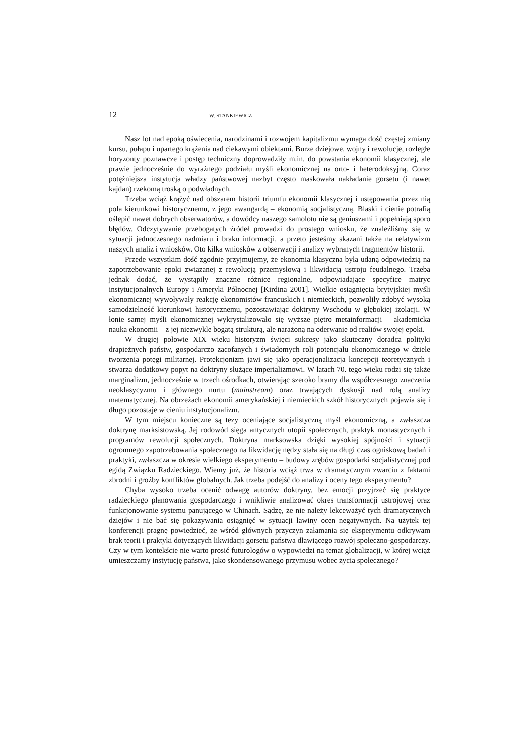12 W. STANKIEWICZ
Nasz lot nad epoką oświecenia, narodzinami i rozwojem kapitalizmu wymaga dość częstej zmiany kursu, pułapu i upartego krążenia nad ciekawymi obiektami. Burze dziejowe, wojny i rewolucje, rozległe horyzonty poznawcze i postęp techniczny doprowadziły m.in. do powstania ekonomii klasycznej, ale prawie jednocześnie do wyraźnego podziału myśli ekonomicznej na orto- i heterodoksyjną. Coraz potężniejsza instytucja władzy państwowej nazbyt często maskowała nakładanie gorsetu (i nawet kajdan) rzekomą troską o podwładnych.
Trzeba wciąż krążyć nad obszarem historii triumfu ekonomii klasycznej i ustępowania przez nią pola kierunkowi historycznemu, z jego awangardą – ekonomią socjalistyczną. Blaski i cienie potrafią oślepić nawet dobrych obserwatorów, a dowódcy naszego samolotu nie są geniuszami i popełniają sporo błędów. Odczytywanie przebogatych źródeł prowadzi do prostego wniosku, że znaleźliśmy się w sytuacji jednoczesnego nadmiaru i braku informacji, a przeto jesteśmy skazani także na relatywizm naszych analiz i wniosków. Oto kilka wniosków z obserwacji i analizy wybranych fragmentów historii.
Przede wszystkim dość zgodnie przyjmujemy, że ekonomia klasyczna była udaną odpowiedzią na zapotrzebowanie epoki związanej z rewolucją przemysłową i likwidacją ustroju feudalnego. Trzeba jednak dodać, że wystąpiły znaczne różnice regionalne, odpowiadające specyfice matryc instytucjonalnych Europy i Ameryki Północnej [Kirdina 2001]. Wielkie osiągnięcia brytyjskiej myśli ekonomicznej wywoływały reakcję ekonomistów francuskich i niemieckich, pozwoliły zdobyć wysoką samodzielność kierunkowi historycznemu, pozostawiając doktryny Wschodu w głębokiej izolacji. W łonie samej myśli ekonomicznej wykrystalizowało się wyższe piętro metainformacji – akademicka nauka ekonomii – z jej niezwykle bogatą strukturą, ale narażoną na oderwanie od realiów swojej epoki.
W drugiej połowie XIX wieku historyzm święci sukcesy jako skuteczny doradca polityki drapieżnych państw, gospodarczo zacofanych i świadomych roli potencjału ekonomicznego w dziele tworzenia potęgi militarnej. Protekcjonizm jawi się jako operacjonalizacja koncepcji teoretycznych i stwarza dodatkowy popyt na doktryny służące imperializmowi. W latach 70. tego wieku rodzi się także marginalizm, jednocześnie w trzech ośrodkach, otwierając szeroko bramy dla współczesnego znaczenia neoklasycyzmu i głównego nurtu (mainstream) oraz trwających dyskusji nad rolą analizy matematycznej. Na obrzeżach ekonomii amerykańskiej i niemieckich szkół historycznych pojawia się i długo pozostaje w cieniu instytucjonalizm.
W tym miejscu konieczne są tezy oceniające socjalistyczną myśl ekonomiczną, a zwłaszcza doktrynę marksistowską. Jej rodowód sięga antycznych utopii społecznych, praktyk monastycznych i programów rewolucji społecznych. Doktryna marksowska dzięki wysokiej spójności i sytuacji ogromnego zapotrzebowania społecznego na likwidację nędzy stała się na długi czas ogniskową badań i praktyki, zwłaszcza w okresie wielkiego eksperymentu – budowy zrębów gospodarki socjalistycznej pod egidą Związku Radzieckiego. Wiemy już, że historia wciąż trwa w dramatycznym zwarciu z faktami zbrodni i groźby konfliktów globalnych. Jak trzeba podejść do analizy i oceny tego eksperymentu?
Chyba wysoko trzeba ocenić odwagę autorów doktryny, bez emocji przyjrzeć się praktyce radzieckiego planowania gospodarczego i wnikliwie analizować okres transformacji ustrojowej oraz funkcjonowanie systemu panującego w Chinach. Sądzę, że nie należy lekceważyć tych dramatycznych dziejów i nie bać się pokazywania osiągnięć w sytuacji lawiny ocen negatywnych. Na użytek tej konferencji pragnę powiedzieć, że wśród głównych przyczyn załamania się eksperymentu odkrywam brak teorii i praktyki dotyczących likwidacji gorsetu państwa dławiącego rozwój społeczno-gospodarczy. Czy w tym kontekście nie warto prosić futurologów o wypowiedzi na temat globalizacji, w której wciąż umieszczamy instytucję państwa, jako skondensowanego przymusu wobec życia społecznego?